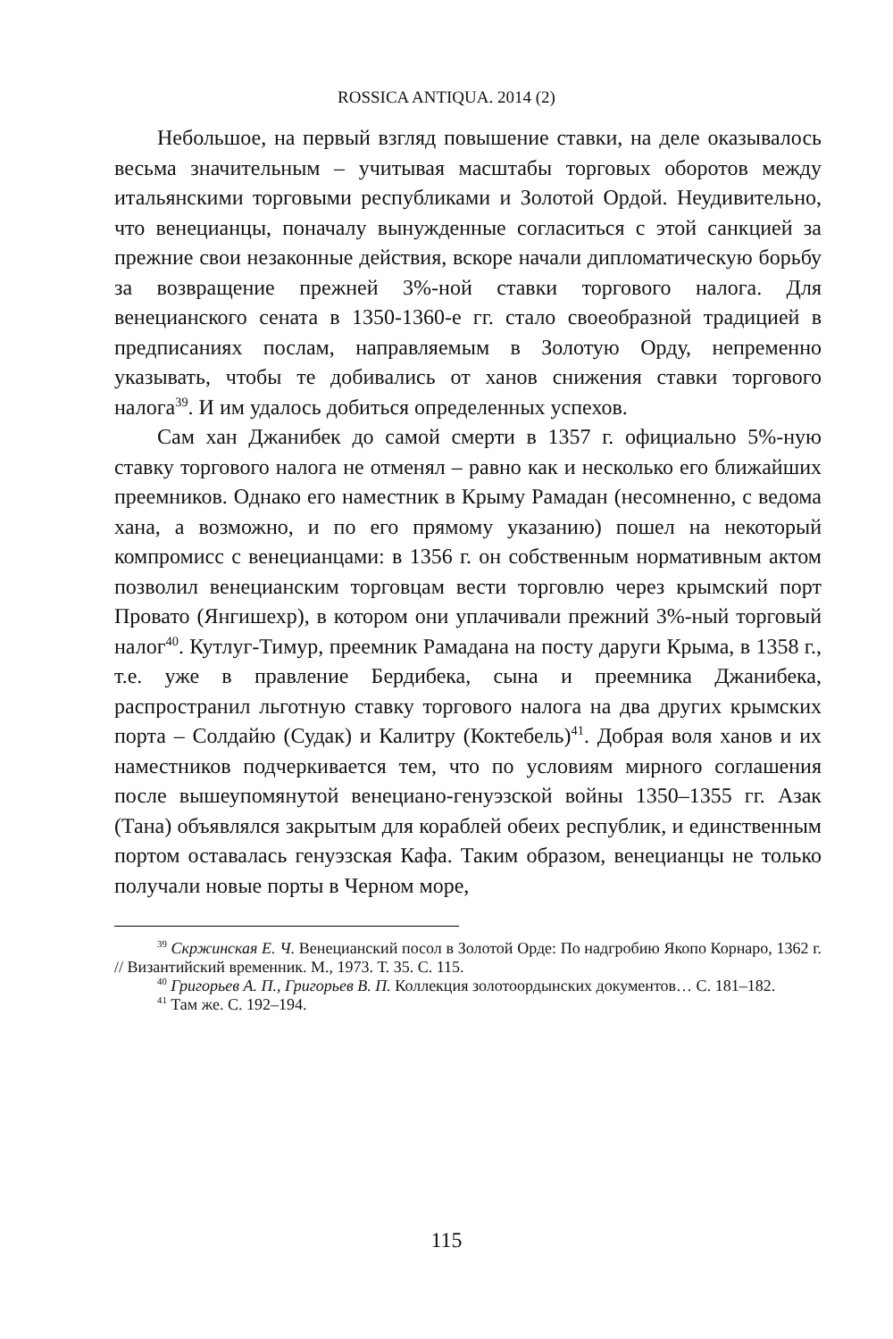ROSSICA ANTIQUA. 2014 (2)
Небольшое, на первый взгляд повышение ставки, на деле оказывалось весьма значительным – учитывая масштабы торговых оборотов между итальянскими торговыми республиками и Золотой Ордой. Неудивительно, что венецианцы, поначалу вынужденные согласиться с этой санкцией за прежние свои незаконные действия, вскоре начали дипломатическую борьбу за возвращение прежней 3%-ной ставки торгового налога. Для венецианского сената в 1350-1360-е гг. стало своеобразной традицией в предписаниях послам, направляемым в Золотую Орду, непременно указывать, чтобы те добивались от ханов снижения ставки торгового налога<sup>39</sup>. И им удалось добиться определенных успехов.
Сам хан Джанибек до самой смерти в 1357 г. официально 5%-ную ставку торгового налога не отменял – равно как и несколько его ближайших преемников. Однако его наместник в Крыму Рамадан (несомненно, с ведома хана, а возможно, и по его прямому указанию) пошел на некоторый компромисс с венецианцами: в 1356 г. он собственным нормативным актом позволил венецианским торговцам вести торговлю через крымский порт Провато (Янгишехр), в котором они уплачивали прежний 3%-ный торговый налог<sup>40</sup>. Кутлуг-Тимур, преемник Рамадана на посту даруги Крыма, в 1358 г., т.е. уже в правление Бердибека, сына и преемника Джанибека, распространил льготную ставку торгового налога на два других крымских порта – Солдайю (Судак) и Калитру (Коктебель)<sup>41</sup>. Добрая воля ханов и их наместников подчеркивается тем, что по условиям мирного соглашения после вышеупомянутой венециано-генуэзской войны 1350–1355 гг. Азак (Тана) объявлялся закрытым для кораблей обеих республик, и единственным портом оставалась генуэзская Кафа. Таким образом, венецианцы не только получали новые порты в Черном море,
<sup>39</sup> Скржинская Е. Ч. Венецианский посол в Золотой Орде: По надгробию Якопо Корнаро, 1362 г. // Византийский временник. М., 1973. Т. 35. С. 115.
<sup>40</sup> Григорьев А. П., Григорьев В. П. Коллекция золотоордынских документов… С. 181–182.
<sup>41</sup> Там же. С. 192–194.
115